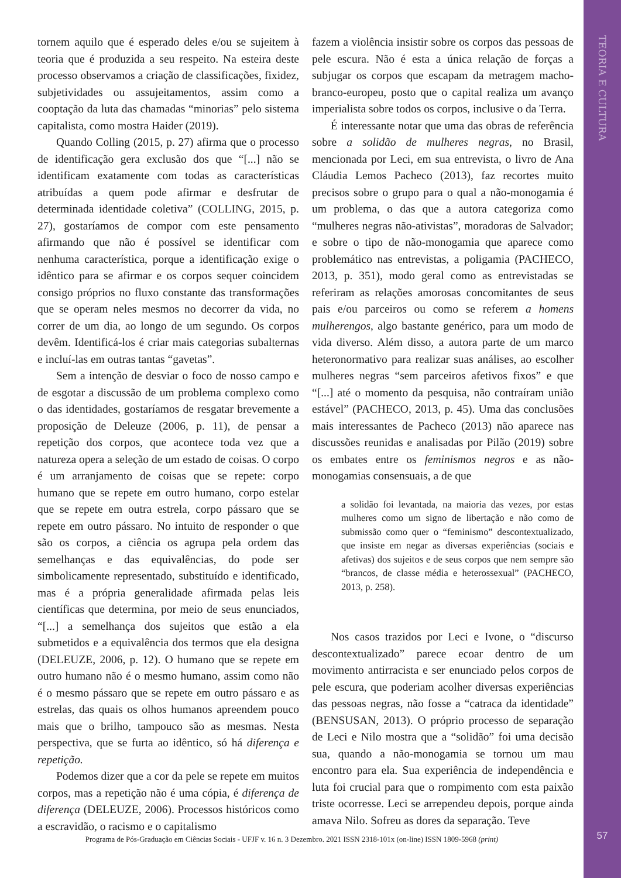TEORIA E CULTURA
57
tornem aquilo que é esperado deles e/ou se sujeitem à teoria que é produzida a seu respeito. Na esteira deste processo observamos a criação de classificações, fixidez, subjetividades ou assujeitamentos, assim como a cooptação da luta das chamadas “minorias” pelo sistema capitalista, como mostra Haider (2019).
Quando Colling (2015, p. 27) afirma que o processo de identificação gera exclusão dos que “[...] não se identificam exatamente com todas as características atribuídas a quem pode afirmar e desfrutar de determinada identidade coletiva” (COLLING, 2015, p. 27), gostaríamos de compor com este pensamento afirmando que não é possível se identificar com nenhuma característica, porque a identificação exige o idêntico para se afirmar e os corpos sequer coincidem consigo próprios no fluxo constante das transformações que se operam neles mesmos no decorrer da vida, no correr de um dia, ao longo de um segundo. Os corpos devêm. Identificá-los é criar mais categorias subalternas e incluí-las em outras tantas “gavetas”.
Sem a intenção de desviar o foco de nosso campo e de esgotar a discussão de um problema complexo como o das identidades, gostaríamos de resgatar brevemente a proposição de Deleuze (2006, p. 11), de pensar a repetição dos corpos, que acontece toda vez que a natureza opera a seleção de um estado de coisas. O corpo é um arranjamento de coisas que se repete: corpo humano que se repete em outro humano, corpo estelar que se repete em outra estrela, corpo pássaro que se repete em outro pássaro. No intuito de responder o que são os corpos, a ciência os agrupa pela ordem das semelhanças e das equivalências, do pode ser simbolicamente representado, substituído e identificado, mas é a própria generalidade afirmada pelas leis científicas que determina, por meio de seus enunciados, “[...] a semelhança dos sujeitos que estão a ela submetidos e a equivalência dos termos que ela designa (DELEUZE, 2006, p. 12). O humano que se repete em outro humano não é o mesmo humano, assim como não é o mesmo pássaro que se repete em outro pássaro e as estrelas, das quais os olhos humanos apreendem pouco mais que o brilho, tampouco são as mesmas. Nesta perspectiva, que se furta ao idêntico, só há diferença e repetição.
Podemos dizer que a cor da pele se repete em muitos corpos, mas a repetição não é uma cópia, é diferença de diferença (DELEUZE, 2006). Processos históricos como a escravidão, o racismo e o capitalismo
fazem a violência insistir sobre os corpos das pessoas de pele escura. Não é esta a única relação de forças a subjugar os corpos que escapam da metragem macho-branco-europeu, posto que o capital realiza um avanço imperialista sobre todos os corpos, inclusive o da Terra.
É interessante notar que uma das obras de referência sobre a solidão de mulheres negras, no Brasil, mencionada por Leci, em sua entrevista, o livro de Ana Cláudia Lemos Pacheco (2013), faz recortes muito precisos sobre o grupo para o qual a não-monogamia é um problema, o das que a autora categoriza como “mulheres negras não-ativistas”, moradoras de Salvador; e sobre o tipo de não-monogamia que aparece como problemático nas entrevistas, a poligamia (PACHECO, 2013, p. 351), modo geral como as entrevistadas se referiram as relações amorosas concomitantes de seus pais e/ou parceiros ou como se referem a homens mulherengos, algo bastante genérico, para um modo de vida diverso. Além disso, a autora parte de um marco heteronormativo para realizar suas análises, ao escolher mulheres negras “sem parceiros afetivos fixos” e que “[...] até o momento da pesquisa, não contraíram união estável” (PACHECO, 2013, p. 45). Uma das conclusões mais interessantes de Pacheco (2013) não aparece nas discussões reunidas e analisadas por Pilão (2019) sobre os embates entre os feminismos negros e as não-monogamias consensuais, a de que
a solidão foi levantada, na maioria das vezes, por estas mulheres como um signo de libertação e não como de submissão como quer o “feminismo” descontextualizado, que insiste em negar as diversas experiências (sociais e afetivas) dos sujeitos e de seus corpos que nem sempre são “brancos, de classe média e heterossexual” (PACHECO, 2013, p. 258).
Nos casos trazidos por Leci e Ivone, o “discurso descontextualizado” parece ecoar dentro de um movimento antirracista e ser enunciado pelos corpos de pele escura, que poderiam acolher diversas experiências das pessoas negras, não fosse a “catraca da identidade” (BENSUSAN, 2013). O próprio processo de separação de Leci e Nilo mostra que a “solidão” foi uma decisão sua, quando a não-monogamia se tornou um mau encontro para ela. Sua experiência de independência e luta foi crucial para que o rompimento com esta paixão triste ocorresse. Leci se arrependeu depois, porque ainda amava Nilo. Sofreu as dores da separação. Teve
Programa de Pós-Graduação em Ciências Sociais - UFJF v. 16 n. 3 Dezembro. 2021 ISSN 2318-101x (on-line) ISSN 1809-5968 (print)